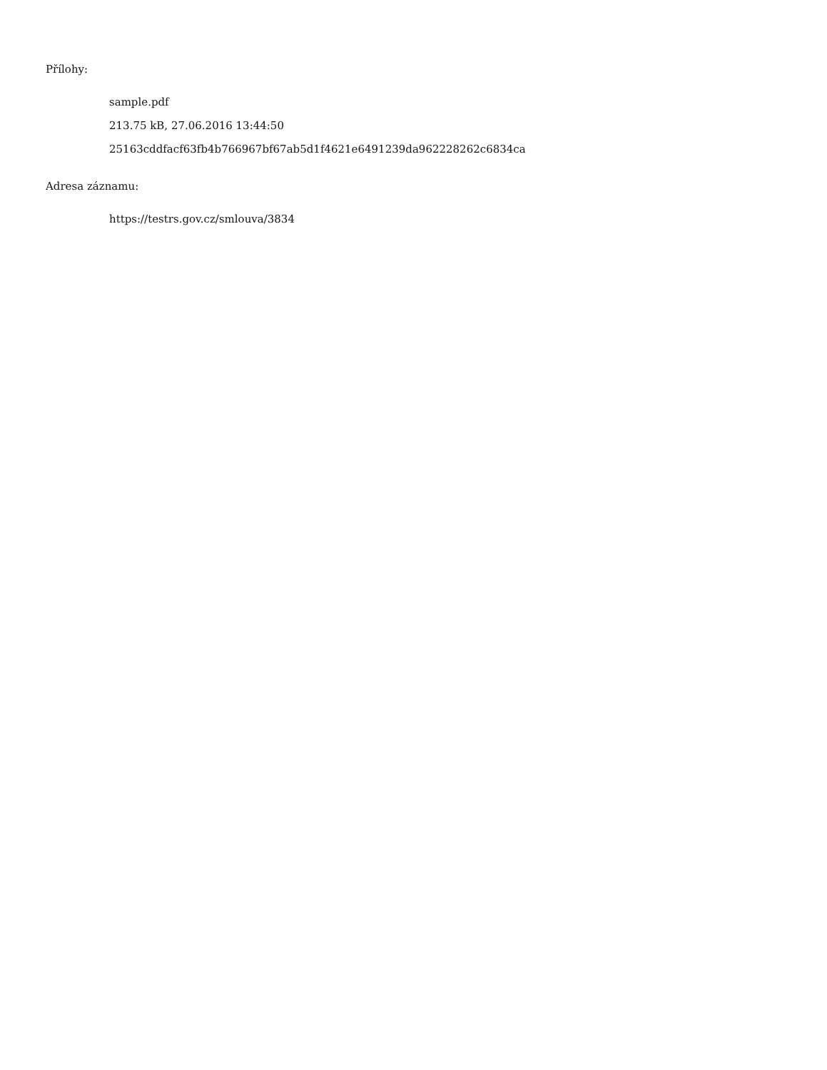Přílohy:
sample.pdf
213.75 kB, 27.06.2016 13:44:50
25163cddfacf63fb4b766967bf67ab5d1f4621e6491239da962228262c6834ca
Adresa záznamu:
https://testrs.gov.cz/smlouva/3834